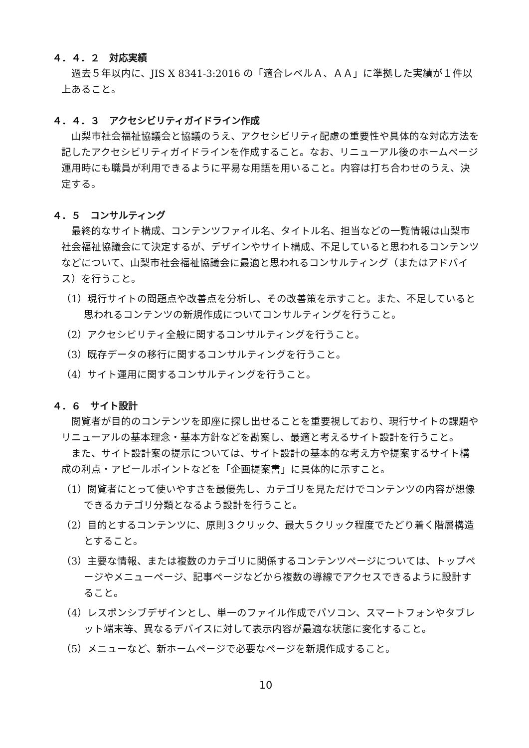４．４．２　対応実績
過去５年以内に、JIS X 8341-3:2016 の「適合レベルＡ、ＡＡ」に準拠した実績が１件以上あること。
４．４．３　アクセシビリティガイドライン作成
山梨市社会福祉協議会と協議のうえ、アクセシビリティ配慮の重要性や具体的な対応方法を記したアクセシビリティガイドラインを作成すること。なお、リニューアル後のホームページ運用時にも職員が利用できるように平易な用語を用いること。内容は打ち合わせのうえ、決定する。
４．５　コンサルティング
最終的なサイト構成、コンテンツファイル名、タイトル名、担当などの一覧情報は山梨市社会福祉協議会にて決定するが、デザインやサイト構成、不足していると思われるコンテンツなどについて、山梨市社会福祉協議会に最適と思われるコンサルティング（またはアドバイス）を行うこと。
（1）現行サイトの問題点や改善点を分析し、その改善策を示すこと。また、不足していると思われるコンテンツの新規作成についてコンサルティングを行うこと。
（2）アクセシビリティ全般に関するコンサルティングを行うこと。
（3）既存データの移行に関するコンサルティングを行うこと。
（4）サイト運用に関するコンサルティングを行うこと。
４．６　サイト設計
閲覧者が目的のコンテンツを即座に探し出せることを重要視しており、現行サイトの課題やリニューアルの基本理念・基本方針などを勘案し、最適と考えるサイト設計を行うこと。
また、サイト設計案の提示については、サイト設計の基本的な考え方や提案するサイト構成の利点・アピールポイントなどを「企画提案書」に具体的に示すこと。
（1）閲覧者にとって使いやすさを最優先し、カテゴリを見ただけでコンテンツの内容が想像できるカテゴリ分類となるよう設計を行うこと。
（2）目的とするコンテンツに、原則３クリック、最大５クリック程度でたどり着く階層構造とすること。
（3）主要な情報、または複数のカテゴリに関係するコンテンツページについては、トップページやメニューページ、記事ページなどから複数の導線でアクセスできるように設計すること。
（4）レスポンシブデザインとし、単一のファイル作成でパソコン、スマートフォンやタブレット端末等、異なるデバイスに対して表示内容が最適な状態に変化すること。
（5）メニューなど、新ホームページで必要なページを新規作成すること。
10